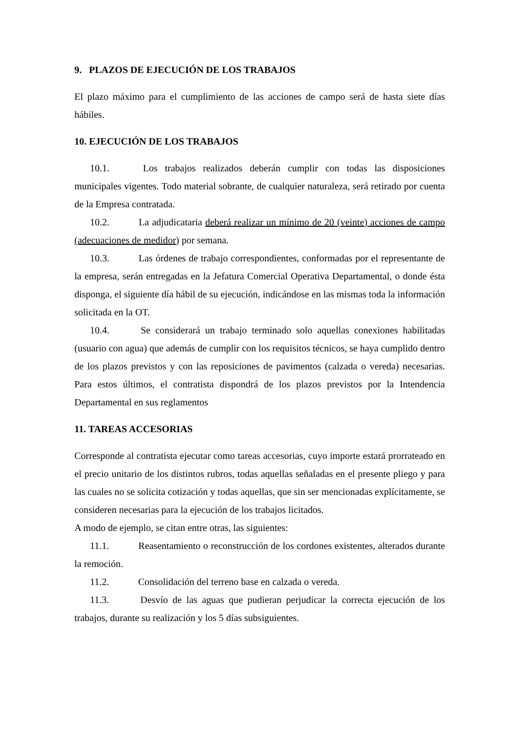9. PLAZOS DE EJECUCIÓN DE LOS TRABAJOS
El plazo máximo para el cumplimiento de las acciones de campo será de hasta siete días hábiles.
10. EJECUCIÓN DE LOS TRABAJOS
10.1. Los trabajos realizados deberán cumplir con todas las disposiciones municipales vigentes. Todo material sobrante, de cualquier naturaleza, será retirado por cuenta de la Empresa contratada.
10.2. La adjudicataria deberá realizar un mínimo de 20 (veinte) acciones de campo (adecuaciones de medidor) por semana.
10.3. Las órdenes de trabajo correspondientes, conformadas por el representante de la empresa, serán entregadas en la Jefatura Comercial Operativa Departamental, o donde ésta disponga, el siguiente día hábil de su ejecución, indicándose en las mismas toda la información solicitada en la OT.
10.4. Se considerará un trabajo terminado solo aquellas conexiones habilitadas (usuario con agua) que además de cumplir con los requisitos técnicos, se haya cumplido dentro de los plazos previstos y con las reposiciones de pavimentos (calzada o vereda) necesarias. Para estos últimos, el contratista dispondrá de los plazos previstos por la Intendencia Departamental en sus reglamentos
11. TAREAS ACCESORIAS
Corresponde al contratista ejecutar como tareas accesorias, cuyo importe estará prorrateado en el precio unitario de los distintos rubros, todas aquellas señaladas en el presente pliego y para las cuales no se solicita cotización y todas aquellas, que sin ser mencionadas explícitamente, se consideren necesarias para la ejecución de los trabajos licitados.
A modo de ejemplo, se citan entre otras, las siguientes:
11.1. Reasentamiento o reconstrucción de los cordones existentes, alterados durante la remoción.
11.2. Consolidación del terreno base en calzada o vereda.
11.3. Desvío de las aguas que pudieran perjudicar la correcta ejecución de los trabajos, durante su realización y los 5 días subsiguientes.